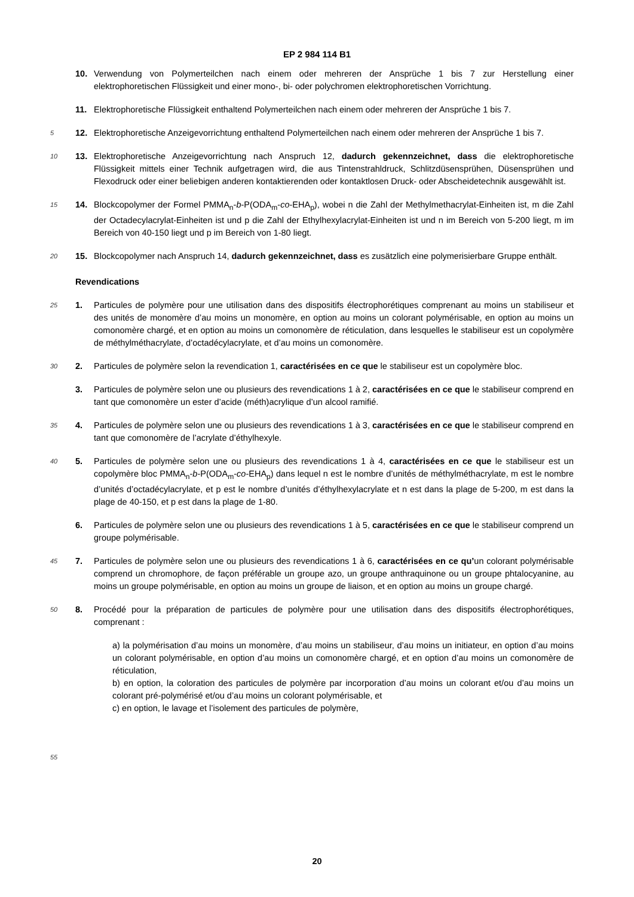EP 2 984 114 B1
10. Verwendung von Polymerteilchen nach einem oder mehreren der Ansprüche 1 bis 7 zur Herstellung einer elektrophoretischen Flüssigkeit und einer mono-, bi- oder polychromen elektrophoretischen Vorrichtung.
11. Elektrophoretische Flüssigkeit enthaltend Polymerteilchen nach einem oder mehreren der Ansprüche 1 bis 7.
5
12. Elektrophoretische Anzeigevorrichtung enthaltend Polymerteilchen nach einem oder mehreren der Ansprüche 1 bis 7.
10
13. Elektrophoretische Anzeigevorrichtung nach Anspruch 12, dadurch gekennzeichnet, dass die elektrophoretische Flüssigkeit mittels einer Technik aufgetragen wird, die aus Tintenstrahldruck, Schlitzdüsensprühen, Düsensprühen und Flexodruck oder einer beliebigen anderen kontaktierenden oder kontaktlosen Druck- oder Abscheidetechnik ausgewählt ist.
15
14. Blockcopolymer der Formel PMMA<sub>n</sub>-b-P(ODA<sub>m</sub>-co-EHA<sub>p</sub>), wobei n die Zahl der Methylmethacrylat-Einheiten ist, m die Zahl der Octadecylacrylat-Einheiten ist und p die Zahl der Ethylhexylacrylat-Einheiten ist und n im Bereich von 5-200 liegt, m im Bereich von 40-150 liegt und p im Bereich von 1-80 liegt.
20
15. Blockcopolymer nach Anspruch 14, dadurch gekennzeichnet, dass es zusätzlich eine polymerisierbare Gruppe enthält.
Revendications
25
1. Particules de polymère pour une utilisation dans des dispositifs électrophorétiques comprenant au moins un stabiliseur et des unités de monomère d’au moins un monomère, en option au moins un colorant polymérisable, en option au moins un comonomère chargé, et en option au moins un comonomère de réticulation, dans lesquelles le stabiliseur est un copolymère de méthylméthacrylate, d’octadécylacrylate, et d’au moins un comonomère.
30
2. Particules de polymère selon la revendication 1, caractérisées en ce que le stabiliseur est un copolymère bloc.
3. Particules de polymère selon une ou plusieurs des revendications 1 à 2, caractérisées en ce que le stabiliseur comprend en tant que comonomère un ester d’acide (méth)acrylique d’un alcool ramifié.
35
4. Particules de polymère selon une ou plusieurs des revendications 1 à 3, caractérisées en ce que le stabiliseur comprend en tant que comonomère de l’acrylate d’éthylhexyle.
40
5. Particules de polymère selon une ou plusieurs des revendications 1 à 4, caractérisées en ce que le stabiliseur est un copolymère bloc PMMA<sub>n</sub>-b-P(ODA<sub>m</sub>-co-EHA<sub>p</sub>) dans lequel n est le nombre d’unités de méthylméthacrylate, m est le nombre d’unités d’octadécylacrylate, et p est le nombre d’unités d’éthylhexylacrylate et n est dans la plage de 5-200, m est dans la plage de 40-150, et p est dans la plage de 1-80.
6. Particules de polymère selon une ou plusieurs des revendications 1 à 5, caractérisées en ce que le stabiliseur comprend un groupe polymérisable.
45
7. Particules de polymère selon une ou plusieurs des revendications 1 à 6, caractérisées en ce qu’un colorant polymérisable comprend un chromophore, de façon préférable un groupe azo, un groupe anthraquinone ou un groupe phtalocyanine, au moins un groupe polymérisable, en option au moins un groupe de liaison, et en option au moins un groupe chargé.
50
8. Procédé pour la préparation de particules de polymère pour une utilisation dans des dispositifs électrophorétiques, comprenant :
a) la polymérisation d’au moins un monomère, d’au moins un stabiliseur, d’au moins un initiateur, en option d’au moins un colorant polymérisable, en option d’au moins un comonomère chargé, et en option d’au moins un comonomère de réticulation,
b) en option, la coloration des particules de polymère par incorporation d’au moins un colorant et/ou d’au moins un colorant pré-polymérisé et/ou d’au moins un colorant polymérisable, et
c) en option, le lavage et l’isolement des particules de polymère,
55
20